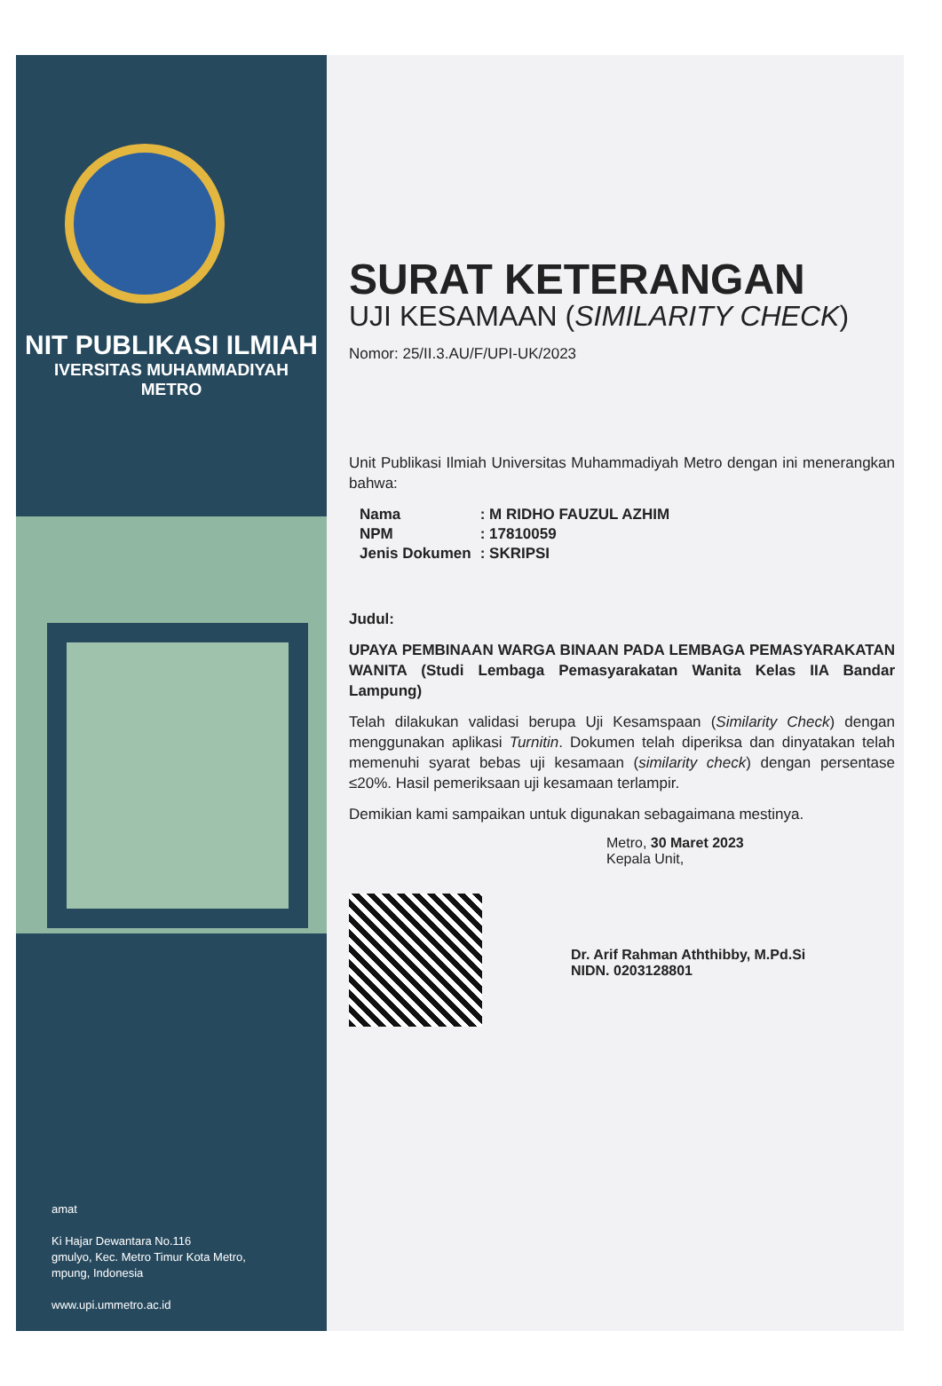NIT PUBLIKASI ILMIAH
IVERSITAS MUHAMMADIYAH
METRO
amat
Ki Hajar Dewantara No.116
gmulyo, Kec. Metro Timur Kota Metro,
mpung, Indonesia
www.upi.ummetro.ac.id
SURAT KETERANGAN
UJI KESAMAAN (SIMILARITY CHECK)
Nomor: 25/II.3.AU/F/UPI-UK/2023
Unit Publikasi Ilmiah Universitas Muhammadiyah Metro dengan ini menerangkan bahwa:
| Nama | : M RIDHO FAUZUL AZHIM |
| NPM | : 17810059 |
| Jenis Dokumen | : SKRIPSI |
Judul:
UPAYA PEMBINAAN WARGA BINAAN PADA LEMBAGA PEMASYARAKATAN WANITA (Studi Lembaga Pemasyarakatan Wanita Kelas IIA Bandar Lampung)
Telah dilakukan validasi berupa Uji Kesamspaan (Similarity Check) dengan menggunakan aplikasi Turnitin. Dokumen telah diperiksa dan dinyatakan telah memenuhi syarat bebas uji kesamaan (similarity check) dengan persentase ≤20%. Hasil pemeriksaan uji kesamaan terlampir.
Demikian kami sampaikan untuk digunakan sebagaimana mestinya.
Metro, 30 Maret 2023
Kepala Unit,
Dr. Arif Rahman Aththibby, M.Pd.Si
NIDN. 0203128801